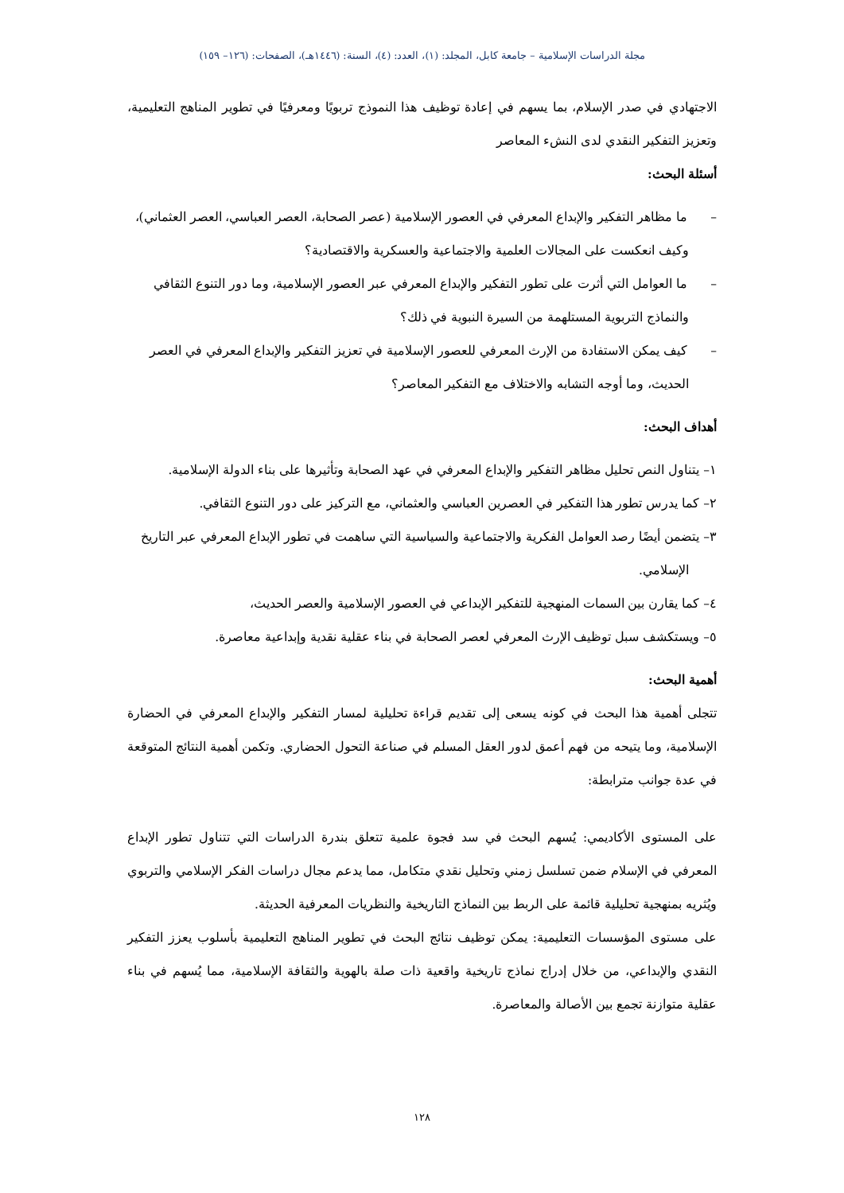مجلة الدراسات الإسلامية – جامعة كابل، المجلد: (١)، العدد: (٤)، السنة: (١٤٤٦هـ)، الصفحات: (١٢٦– ١٥٩)
الاجتهادي في صدر الإسلام، بما يسهم في إعادة توظيف هذا النموذج تربويًا ومعرفيًا في تطوير المناهج التعليمية، وتعزيز التفكير النقدي لدى النشء المعاصر
أسئلة البحث:
– ما مظاهر التفكير والإبداع المعرفي في العصور الإسلامية (عصر الصحابة، العصر العباسي، العصر العثماني)، وكيف انعكست على المجالات العلمية والاجتماعية والعسكرية والاقتصادية؟
– ما العوامل التي أثرت على تطور التفكير والإبداع المعرفي عبر العصور الإسلامية، وما دور التنوع الثقافي والنماذج التربوية المستلهمة من السيرة النبوية في ذلك؟
– كيف يمكن الاستفادة من الإرث المعرفي للعصور الإسلامية في تعزيز التفكير والإبداع المعرفي في العصر الحديث، وما أوجه التشابه والاختلاف مع التفكير المعاصر؟
أهداف البحث:
١– يتناول النص تحليل مظاهر التفكير والإبداع المعرفي في عهد الصحابة وتأثيرها على بناء الدولة الإسلامية.
٢– كما يدرس تطور هذا التفكير في العصرين العباسي والعثماني، مع التركيز على دور التنوع الثقافي.
٣– يتضمن أيضًا رصد العوامل الفكرية والاجتماعية والسياسية التي ساهمت في تطور الإبداع المعرفي عبر التاريخ الإسلامي.
٤– كما يقارن بين السمات المنهجية للتفكير الإبداعي في العصور الإسلامية والعصر الحديث،
٥– ويستكشف سبل توظيف الإرث المعرفي لعصر الصحابة في بناء عقلية نقدية وإبداعية معاصرة.
أهمية البحث:
تتجلى أهمية هذا البحث في كونه يسعى إلى تقديم قراءة تحليلية لمسار التفكير والإبداع المعرفي في الحضارة الإسلامية، وما يتيحه من فهم أعمق لدور العقل المسلم في صناعة التحول الحضاري. وتكمن أهمية النتائج المتوقعة في عدة جوانب مترابطة:
على المستوى الأكاديمي: يُسهم البحث في سد فجوة علمية تتعلق بندرة الدراسات التي تتناول تطور الإبداع المعرفي في الإسلام ضمن تسلسل زمني وتحليل نقدي متكامل، مما يدعم مجال دراسات الفكر الإسلامي والتربوي ويُثريه بمنهجية تحليلية قائمة على الربط بين النماذج التاريخية والنظريات المعرفية الحديثة.
على مستوى المؤسسات التعليمية: يمكن توظيف نتائج البحث في تطوير المناهج التعليمية بأسلوب يعزز التفكير النقدي والإبداعي، من خلال إدراج نماذج تاريخية واقعية ذات صلة بالهوية والثقافة الإسلامية، مما يُسهم في بناء عقلية متوازنة تجمع بين الأصالة والمعاصرة.
١٢٨